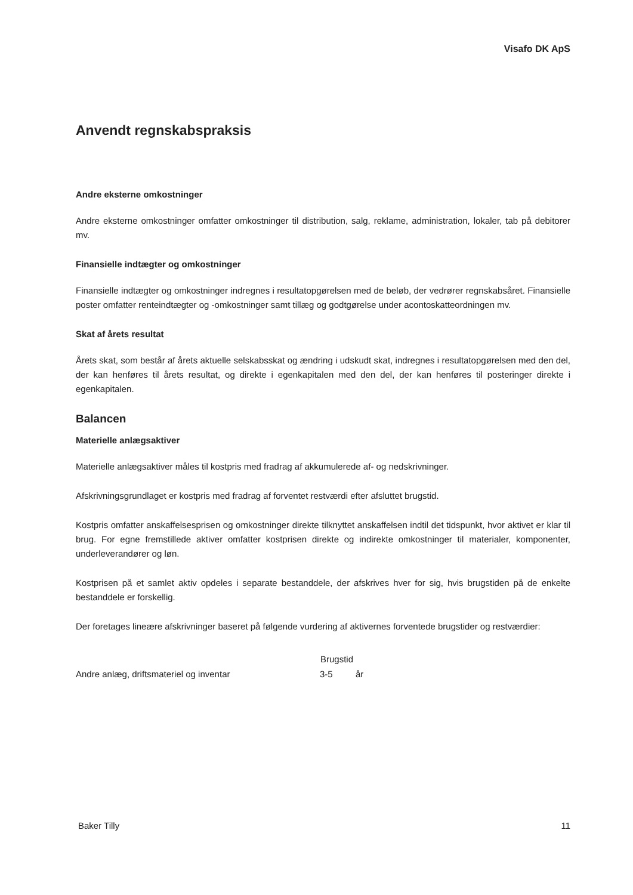Visafo DK ApS
Anvendt regnskabspraksis
Andre eksterne omkostninger
Andre eksterne omkostninger omfatter omkostninger til distribution, salg, reklame, administration, lokaler, tab på debitorer mv.
Finansielle indtægter og omkostninger
Finansielle indtægter og omkostninger indregnes i resultatopgørelsen med de beløb, der vedrører regnskabs­året. Finansielle poster omfatter renteindtægter og -omkostninger samt tillæg og godtgørelse under acontoskatteordningen mv.
Skat af årets resultat
Årets skat, som består af årets aktuelle selskabsskat og ændring i udskudt skat, indregnes i resultatopgørel­sen med den del, der kan henføres til årets resultat, og direkte i egenkapitalen med den del, der kan hen­føres til posteringer direkte i egenkapitalen.
Balancen
Materielle anlægsaktiver
Materielle anlægsaktiver måles til kostpris med fradrag af akkumulerede af- og nedskrivninger.
Afskrivningsgrundlaget er kostpris med fradrag af forventet restværdi efter afsluttet brugstid.
Kostpris omfatter anskaffelsesprisen og omkostninger direkte tilknyttet anskaffelsen indtil det tidspunkt, hvor aktivet er klar til brug. For egne fremstillede aktiver omfatter kostprisen direkte og indirekte omkostninger til materialer, komponenter, underleverandører og løn.
Kostprisen på et samlet aktiv opdeles i separate bestanddele, der afskrives hver for sig, hvis brugstiden på de enkelte bestanddele er forskellig.
Der foretages lineære afskrivninger baseret på følgende vurdering af aktivernes forventede brugstider og rest­værdier:
| | Brugstid | |
| --- | --- | --- |
| Andre anlæg, driftsmateriel og inventar | 3-5 | år |
Baker Tilly 11